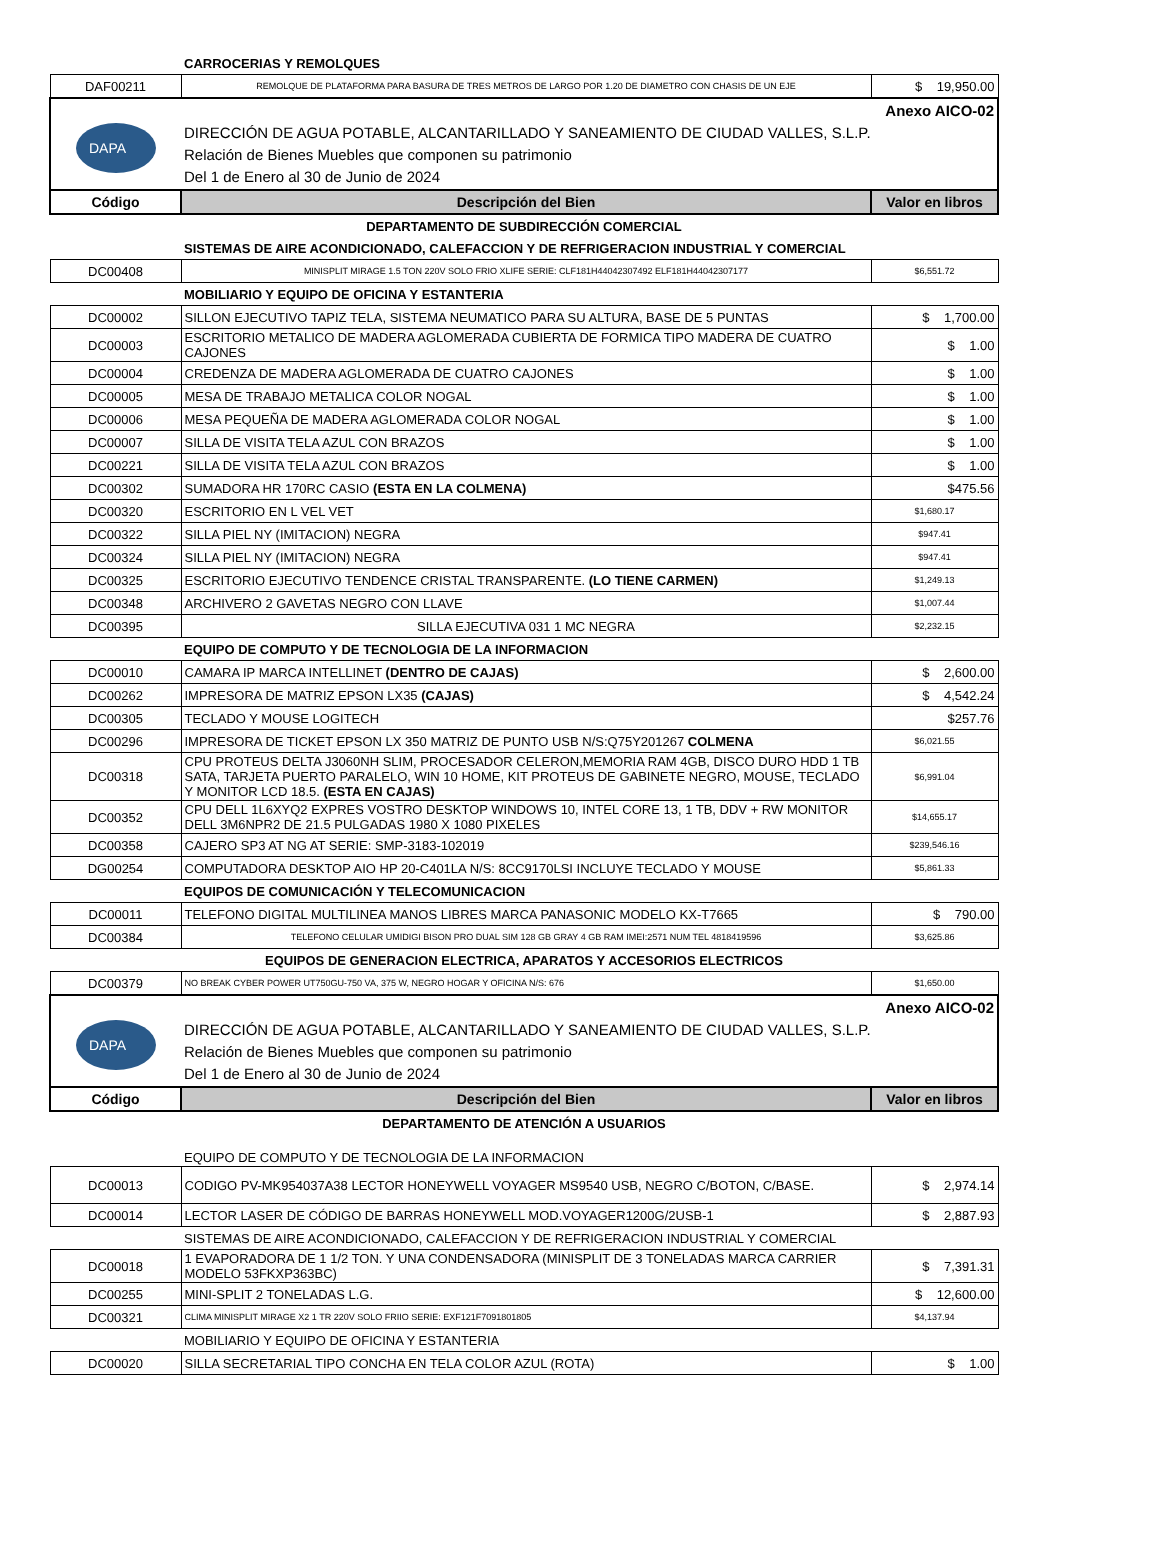| | CARROCERIAS Y REMOLQUES | |
| DAF00211 | REMOLQUE DE PLATAFORMA PARA BASURA DE TRES METROS DE LARGO POR 1.20 DE DIAMETRO CON CHASIS DE UN EJE | $ 19,950.00 |
| DAPA | Anexo AICO-02 DIRECCIÓN DE AGUA POTABLE, ALCANTARILLADO Y SANEAMIENTO DE CIUDAD VALLES, S.L.P. Relación de Bienes Muebles que componen su patrimonio Del 1 de Enero al 30 de Junio de 2024 | |
| Código | Descripción del Bien | Valor en libros |
| DEPARTAMENTO DE SUBDIRECCIÓN COMERCIAL | | |
| | SISTEMAS DE AIRE ACONDICIONADO, CALEFACCION Y DE REFRIGERACION INDUSTRIAL Y COMERCIAL | |
| DC00408 | MINISPLIT MIRAGE 1.5 TON 220V SOLO FRIO XLIFE SERIE: CLF181H44042307492 ELF181H44042307177 | $6,551.72 |
| | MOBILIARIO Y EQUIPO DE OFICINA Y ESTANTERIA | |
| DC00002 | SILLON EJECUTIVO TAPIZ TELA, SISTEMA NEUMATICO PARA SU ALTURA, BASE DE 5 PUNTAS | $ 1,700.00 |
| DC00003 | ESCRITORIO METALICO DE MADERA AGLOMERADA CUBIERTA DE FORMICA TIPO MADERA DE CUATRO CAJONES | $ 1.00 |
| DC00004 | CREDENZA DE MADERA AGLOMERADA DE CUATRO CAJONES | $ 1.00 |
| DC00005 | MESA DE TRABAJO METALICA COLOR NOGAL | $ 1.00 |
| DC00006 | MESA PEQUEÑA DE MADERA AGLOMERADA COLOR NOGAL | $ 1.00 |
| DC00007 | SILLA DE VISITA TELA AZUL CON BRAZOS | $ 1.00 |
| DC00221 | SILLA DE VISITA TELA AZUL CON BRAZOS | $ 1.00 |
| DC00302 | SUMADORA HR 170RC CASIO (ESTA EN LA COLMENA) | $475.56 |
| DC00320 | ESCRITORIO EN L VEL VET | $1,680.17 |
| DC00322 | SILLA PIEL NY (IMITACION) NEGRA | $947.41 |
| DC00324 | SILLA PIEL NY (IMITACION) NEGRA | $947.41 |
| DC00325 | ESCRITORIO EJECUTIVO TENDENCE CRISTAL TRANSPARENTE. (LO TIENE CARMEN) | $1,249.13 |
| DC00348 | ARCHIVERO 2 GAVETAS NEGRO CON LLAVE | $1,007.44 |
| DC00395 | SILLA EJECUTIVA 031 1 MC NEGRA | $2,232.15 |
| | EQUIPO DE COMPUTO Y DE TECNOLOGIA DE LA INFORMACION | |
| DC00010 | CAMARA IP MARCA INTELLINET (DENTRO DE CAJAS) | $ 2,600.00 |
| DC00262 | IMPRESORA DE MATRIZ EPSON LX35 (CAJAS) | $ 4,542.24 |
| DC00305 | TECLADO Y MOUSE LOGITECH | $257.76 |
| DC00296 | IMPRESORA DE TICKET EPSON LX 350 MATRIZ DE PUNTO USB N/S:Q75Y201267 COLMENA | $6,021.55 |
| DC00318 | CPU PROTEUS DELTA J3060NH SLIM, PROCESADOR CELERON,MEMORIA RAM 4GB, DISCO DURO HDD 1 TB SATA, TARJETA PUERTO PARALELO, WIN 10 HOME, KIT PROTEUS DE GABINETE NEGRO, MOUSE, TECLADO Y MONITOR LCD 18.5. (ESTA EN CAJAS) | $6,991.04 |
| DC00352 | CPU DELL 1L6XYQ2 EXPRES VOSTRO DESKTOP WINDOWS 10, INTEL CORE 13, 1 TB, DDV + RW MONITOR DELL 3M6NPR2 DE 21.5 PULGADAS 1980 X 1080 PIXELES | $14,655.17 |
| DC00358 | CAJERO SP3 AT NG AT SERIE: SMP-3183-102019 | $239,546.16 |
| DG00254 | COMPUTADORA DESKTOP AIO HP 20-C401LA N/S: 8CC9170LSI INCLUYE TECLADO Y MOUSE | $5,861.33 |
| | EQUIPOS DE COMUNICACIÓN Y TELECOMUNICACION | |
| DC00011 | TELEFONO DIGITAL MULTILINEA MANOS LIBRES MARCA PANASONIC MODELO KX-T7665 | $ 790.00 |
| DC00384 | TELEFONO CELULAR UMIDIGI BISON PRO DUAL SIM 128 GB GRAY 4 GB RAM IMEI:2571 NUM TEL 4818419596 | $3,625.86 |
| EQUIPOS DE GENERACION ELECTRICA, APARATOS Y ACCESORIOS ELECTRICOS | | |
| DC00379 | NO BREAK CYBER POWER UT750GU-750 VA, 375 W, NEGRO HOGAR Y OFICINA N/S: 676 | $1,650.00 |
| DAPA | Anexo AICO-02 DIRECCIÓN DE AGUA POTABLE, ALCANTARILLADO Y SANEAMIENTO DE CIUDAD VALLES, S.L.P. Relación de Bienes Muebles que componen su patrimonio Del 1 de Enero al 30 de Junio de 2024 | |
| Código | Descripción del Bien | Valor en libros |
| DEPARTAMENTO DE ATENCIÓN A USUARIOS | | |
| | EQUIPO DE COMPUTO Y DE TECNOLOGIA DE LA INFORMACION | |
| DC00013 | CODIGO PV-MK954037A38 LECTOR HONEYWELL VOYAGER MS9540 USB, NEGRO C/BOTON, C/BASE. | $ 2,974.14 |
| DC00014 | LECTOR LASER DE CÓDIGO DE BARRAS HONEYWELL MOD.VOYAGER1200G/2USB-1 | $ 2,887.93 |
| | SISTEMAS DE AIRE ACONDICIONADO, CALEFACCION Y DE REFRIGERACION INDUSTRIAL Y COMERCIAL | |
| DC00018 | 1 EVAPORADORA DE 1 1/2 TON. Y UNA CONDENSADORA (MINISPLIT DE 3 TONELADAS MARCA CARRIER MODELO 53FKXP363BC) | $ 7,391.31 |
| DC00255 | MINI-SPLIT 2 TONELADAS L.G. | $ 12,600.00 |
| DC00321 | CLIMA MINISPLIT MIRAGE X2 1 TR 220V SOLO FRIIO SERIE: EXF121F7091801805 | $4,137.94 |
| | MOBILIARIO Y EQUIPO DE OFICINA Y ESTANTERIA | |
| DC00020 | SILLA SECRETARIAL TIPO CONCHA EN TELA COLOR AZUL (ROTA) | $ 1.00 |